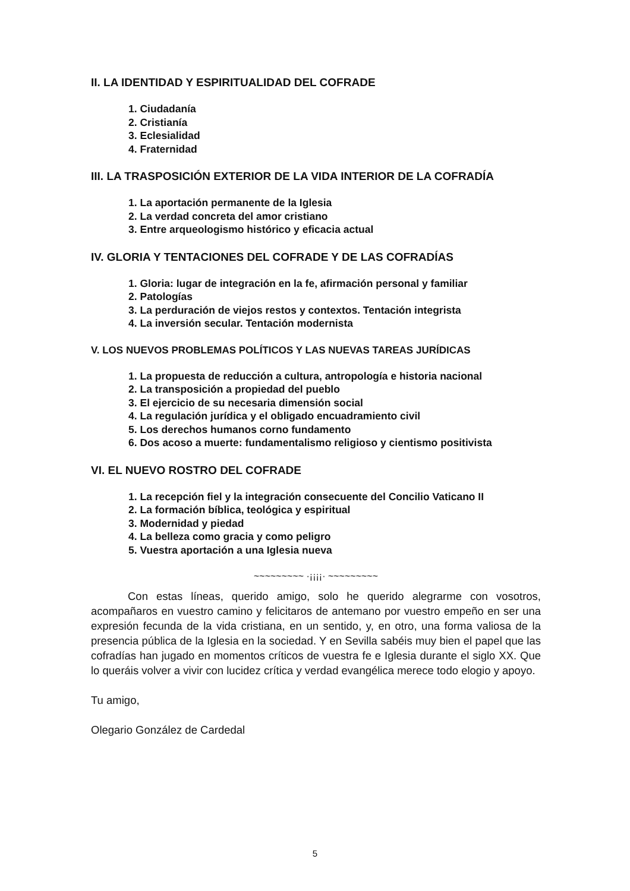II. LA IDENTIDAD Y ESPIRITUALIDAD DEL COFRADE
1. Ciudadanía
2. Cristianía
3. Eclesialidad
4. Fraternidad
III. LA TRASPOSICIÓN EXTERIOR DE LA VIDA INTERIOR DE LA COFRADÍA
1. La aportación permanente de la Iglesia
2. La verdad concreta del amor cristiano
3. Entre arqueologismo histórico y eficacia actual
IV. GLORIA Y TENTACIONES DEL COFRADE Y DE LAS COFRADÍAS
1. Gloria: lugar de integración en la fe, afirmación personal y familiar
2. Patologías
3. La perduración de viejos restos y contextos. Tentación integrista
4. La inversión secular. Tentación modernista
V. LOS NUEVOS PROBLEMAS POLÍTICOS Y LAS NUEVAS TAREAS JURÍDICAS
1. La propuesta de reducción a cultura, antropología e historia nacional
2. La transposición a propiedad del pueblo
3. El ejercicio de su necesaria dimensión social
4. La regulación jurídica y el obligado encuadramiento civil
5. Los derechos humanos corno fundamento
6. Dos acoso a muerte: fundamentalismo religioso y cientismo positivista
VI. EL NUEVO ROSTRO DEL COFRADE
1. La recepción fiel y la integración consecuente del Concilio Vaticano II
2. La formación bíblica, teológica y espiritual
3. Modernidad y piedad
4. La belleza como gracia y como peligro
5. Vuestra aportación a una Iglesia nueva
~~~~~~~~~ ·¡¡¡¡· ~~~~~~~~~
Con estas líneas, querido amigo, solo he querido alegrarme con vosotros, acompañaros en vuestro camino y felicitaros de antemano por vuestro empeño en ser una expresión fecunda de la vida cristiana, en un sentido, y, en otro, una forma valiosa de la presencia pública de la Iglesia en la sociedad. Y en Sevilla sabéis muy bien el papel que las cofradías han jugado en momentos críticos de vuestra fe e Iglesia durante el siglo XX. Que lo queráis volver a vivir con lucidez crítica y verdad evangélica merece todo elogio y apoyo.
Tu amigo,
Olegario González de Cardedal
5